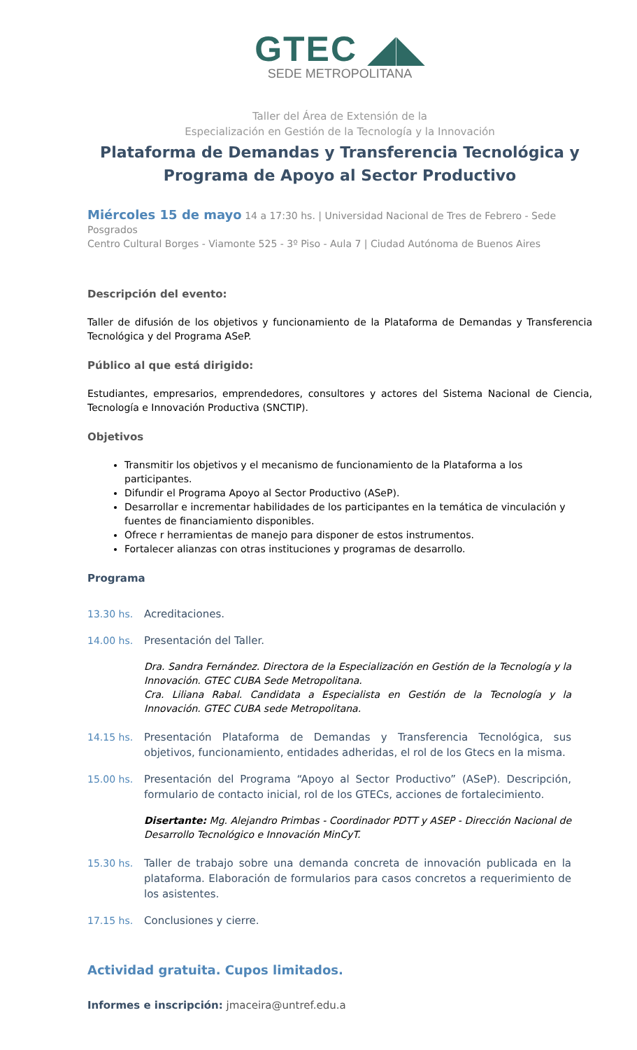GTEC ◢◣
SEDE METROPOLITANA
Taller del Área de Extensión de la
Especialización en Gestión de la Tecnología y la Innovación
Plataforma de Demandas y Transferencia Tecnológica y
Programa de Apoyo al Sector Productivo
Miércoles 15 de mayo 14 a 17:30 hs. | Universidad Nacional de Tres de Febrero - Sede Posgrados
Centro Cultural Borges - Viamonte 525 - 3º Piso - Aula 7 | Ciudad Autónoma de Buenos Aires
Descripción del evento:
Taller de difusión de los objetivos y funcionamiento de la Plataforma de Demandas y Transferencia Tecnológica y del Programa ASeP.
Público al que está dirigido:
Estudiantes, empresarios, emprendedores, consultores y actores del Sistema Nacional de Ciencia, Tecnología e Innovación Productiva (SNCTIP).
Objetivos
Transmitir los objetivos y el mecanismo de funcionamiento de la Plataforma a los participantes.
Difundir el Programa Apoyo al Sector Productivo (ASeP).
Desarrollar e incrementar habilidades de los participantes en la temática de vinculación y fuentes de financiamiento disponibles.
Ofrece r herramientas de manejo para disponer de estos instrumentos.
Fortalecer alianzas con otras instituciones y programas de desarrollo.
Programa
13.30 hs. Acreditaciones.
14.00 hs. Presentación del Taller.
Dra. Sandra Fernández. Directora de la Especialización en Gestión de la Tecnología y la Innovación. GTEC CUBA Sede Metropolitana.
Cra. Liliana Rabal. Candidata a Especialista en Gestión de la Tecnología y la Innovación. GTEC CUBA sede Metropolitana.
14.15 hs. Presentación Plataforma de Demandas y Transferencia Tecnológica, sus objetivos, funcionamiento, entidades adheridas, el rol de los Gtecs en la misma.
15.00 hs. Presentación del Programa “Apoyo al Sector Productivo” (ASeP). Descripción, formulario de contacto inicial, rol de los GTECs, acciones de fortalecimiento.
Disertante: Mg. Alejandro Primbas - Coordinador PDTT y ASEP - Dirección Nacional de Desarrollo Tecnológico e Innovación MinCyT.
15.30 hs. Taller de trabajo sobre una demanda concreta de innovación publicada en la plataforma. Elaboración de formularios para casos concretos a requerimiento de los asistentes.
17.15 hs. Conclusiones y cierre.
Actividad gratuita. Cupos limitados.
Informes e inscripción: jmaceira@untref.edu.a